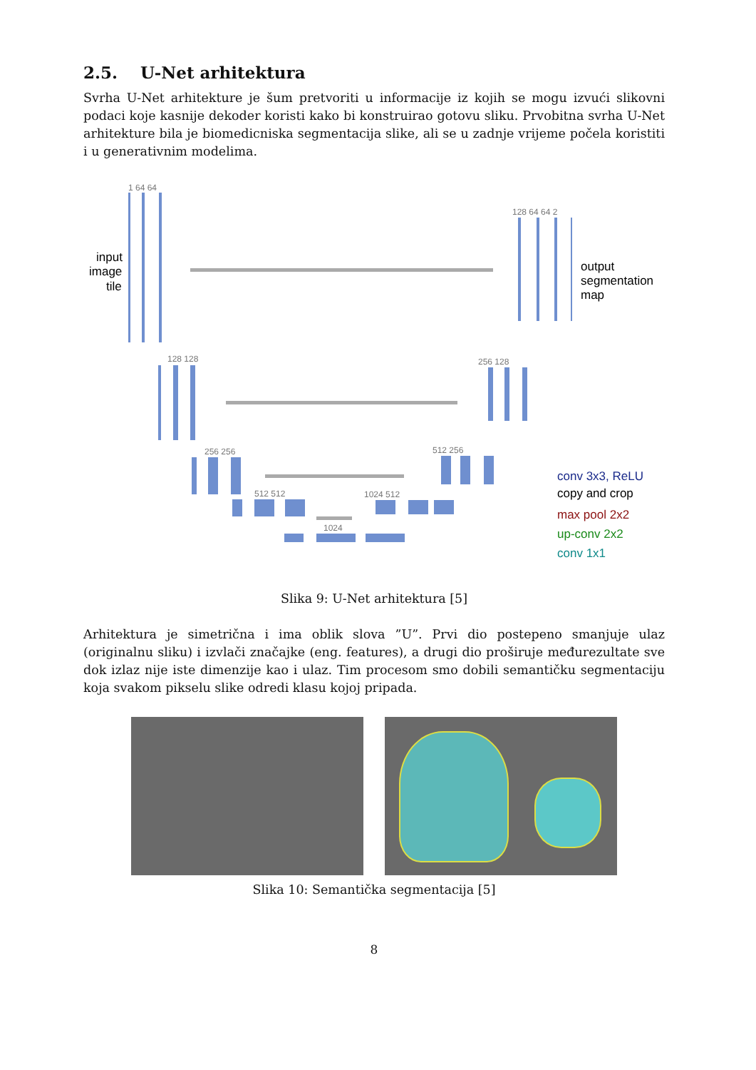2.5. U-Net arhitektura
Svrha U-Net arhitekture je šum pretvoriti u informacije iz kojih se mogu izvući slikovni podaci koje kasnije dekoder koristi kako bi konstruirao gotovu sliku. Prvobitna svrha U-Net arhitekture bila je biomedicniska segmentacija slike, ali se u zadnje vrijeme počela koristiti i u generativnim modelima.
1 64 64
128 128
256 256
512 512
1024
1024 512
512 256
256 128
128 64 64 2
input
image
tile
output
segmentation
map
conv 3x3, ReLU
copy and crop
max pool 2x2
up-conv 2x2
conv 1x1
Slika 9: U-Net arhitektura [5]
Arhitektura je simetrična i ima oblik slova ”U”. Prvi dio postepeno smanjuje ulaz (originalnu sliku) i izvlači značajke (eng. features), a drugi dio proširuje međurezultate sve dok izlaz nije iste dimenzije kao i ulaz. Tim procesom smo dobili semantičku segmentaciju koja svakom pikselu slike odredi klasu kojoj pripada.
Slika 10: Semantička segmentacija [5]
8